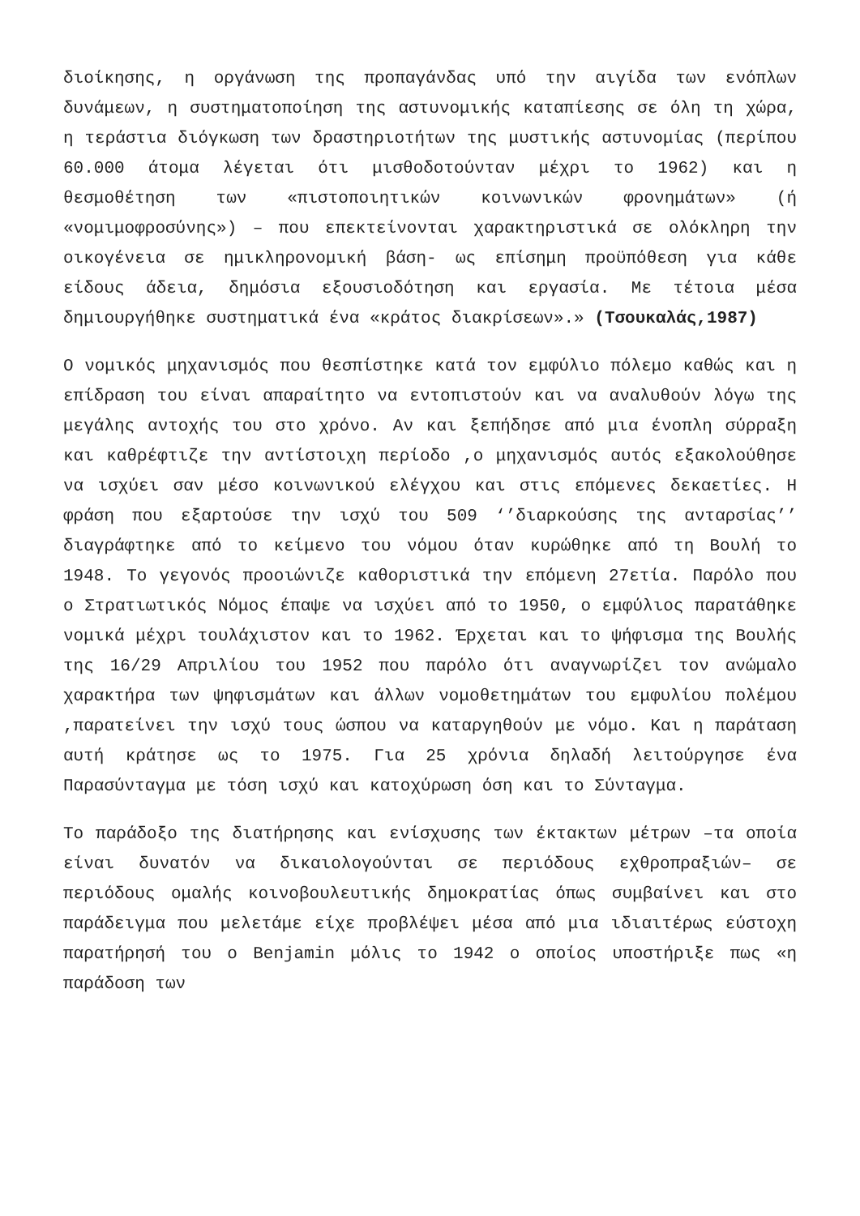διοίκησης, η οργάνωση της προπαγάνδας υπό την αιγίδα των ενόπλων δυνάμεων, η συστηματοποίηση της αστυνομικής καταπίεσης σε όλη τη χώρα, η τεράστια διόγκωση των δραστηριοτήτων της μυστικής αστυνομίας (περίπου 60.000 άτομα λέγεται ότι μισθοδοτούνταν μέχρι το 1962) και η θεσμοθέτηση των «πιστοποιητικών κοινωνικών φρονημάτων» (ή «νομιμοφροσύνης») – που επεκτείνονται χαρακτηριστικά σε ολόκληρη την οικογένεια σε ημικληρονομική βάση- ως επίσημη προϋπόθεση για κάθε είδους άδεια, δημόσια εξουσιοδότηση και εργασία. Με τέτοια μέσα δημιουργήθηκε συστηματικά ένα «κράτος διακρίσεων».» (Τσουκαλάς,1987)
Ο νομικός μηχανισμός που θεσπίστηκε κατά τον εμφύλιο πόλεμο καθώς και η επίδραση του είναι απαραίτητο να εντοπιστούν και να αναλυθούν λόγω της μεγάλης αντοχής του στο χρόνο. Αν και ξεπήδησε από μια ένοπλη σύρραξη και καθρέφτιζε την αντίστοιχη περίοδο ,ο μηχανισμός αυτός εξακολούθησε να ισχύει σαν μέσο κοινωνικού ελέγχου και στις επόμενες δεκαετίες. Η φράση που εξαρτούσε την ισχύ του 509 ‘’διαρκούσης της ανταρσίας’’ διαγράφτηκε από το κείμενο του νόμου όταν κυρώθηκε από τη Βουλή το 1948. Το γεγονός προοιώνιζε καθοριστικά την επόμενη 27ετία. Παρόλο που ο Στρατιωτικός Νόμος έπαψε να ισχύει από το 1950, ο εμφύλιος παρατάθηκε νομικά μέχρι τουλάχιστον και το 1962. Έρχεται και το ψήφισμα της Βουλής της 16/29 Απριλίου του 1952 που παρόλο ότι αναγνωρίζει τον ανώμαλο χαρακτήρα των ψηφισμάτων και άλλων νομοθετημάτων του εμφυλίου πολέμου ,παρατείνει την ισχύ τους ώσπου να καταργηθούν με νόμο. Και η παράταση αυτή κράτησε ως το 1975. Για 25 χρόνια δηλαδή λειτούργησε ένα Παρασύνταγμα με τόση ισχύ και κατοχύρωση όση και το Σύνταγμα.
Το παράδοξο της διατήρησης και ενίσχυσης των έκτακτων μέτρων –τα οποία είναι δυνατόν να δικαιολογούνται σε περιόδους εχθροπραξιών– σε περιόδους ομαλής κοινοβουλευτικής δημοκρατίας όπως συμβαίνει και στο παράδειγμα που μελετάμε είχε προβλέψει μέσα από μια ιδιαιτέρως εύστοχη παρατήρησή του ο Benjamin μόλις το 1942 ο οποίος υποστήριξε πως «η παράδοση των